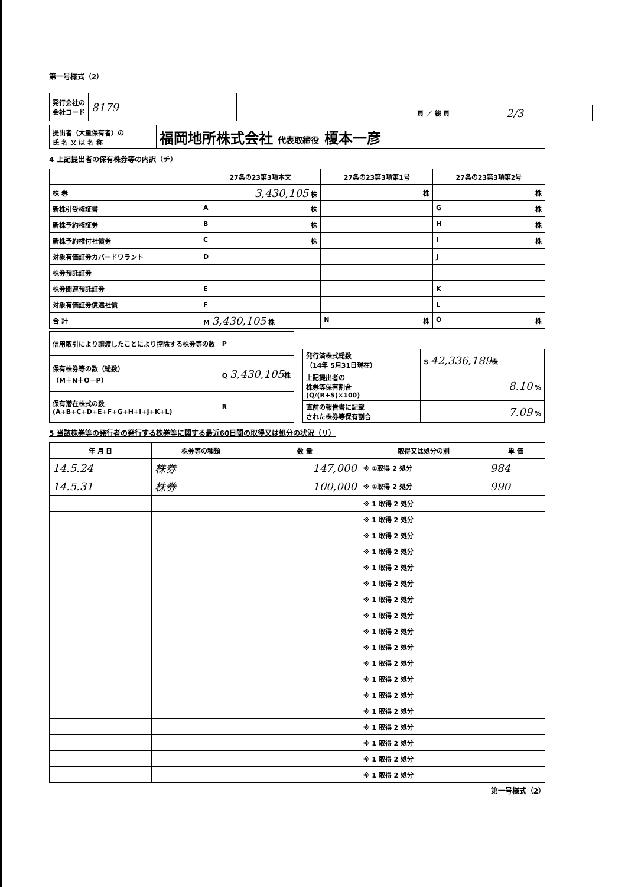第一号様式（2）
| 発行会社の 会社コード | 8179 |
| 頁 ／ 総 頁 | 2/3 |
| 提出者（大量保有者）の 氏 名 又 は 名 称 | 福岡地所株式会社 代表取締役 榎本一彦 |
4 上記提出者の保有株券等の内訳（チ）
| | 27条の23第3項本文 | 27条の23第3項第1号 | 27条の23第3項第2号 |
| --- | --- | --- | --- |
| 株 券 | 3,430,105 株 | 株 | 株 |
| 新株引受権証書 | A 株 | | G 株 |
| 新株予約権証券 | B 株 | | H 株 |
| 新株予約権付社債券 | C 株 | | I 株 |
| 対象有価証券カバードワラント | D | | J |
| 株券預託証券 | | | |
| 株券関連預託証券 | E | | K |
| 対象有価証券償還社債 | F | | L |
| 合 計 | M 3,430,105 株 | N 株 | O 株 |
| 信用取引により譲渡したことにより控除する株券等の数 | P |
| 保有株券等の数（総数） （M＋N＋O－P） | Q 3,430,105 株 |
| 保有潜在株式の数 (A+B+C+D+E+F+G+H+I+J+K+L) | R |
| 発行済株式総数 （14年 5月31日現在） | S 42,336,189 株 |
| 上記提出者の 株券等保有割合 (Q/(R+S)×100) | 8.10 % |
| 直前の報告書に記載 された株券等保有割合 | 7.09 % |
5 当該株券等の発行者の発行する株券等に関する最近60日間の取得又は処分の状況（リ）
| 年 月 日 | 株券等の種類 | 数 量 | 取得又は処分の別 | 単 価 |
| --- | --- | --- | --- | --- |
| 14.5.24 | 株券 | 147,000 | ※ ①取得 2 処分 | 984 |
| 14.5.31 | 株券 | 100,000 | ※ ①取得 2 処分 | 990 |
| | | | ※ 1 取得 2 処分 | |
| | | | ※ 1 取得 2 処分 | |
| | | | ※ 1 取得 2 処分 | |
| | | | ※ 1 取得 2 処分 | |
| | | | ※ 1 取得 2 処分 | |
| | | | ※ 1 取得 2 処分 | |
| | | | ※ 1 取得 2 処分 | |
| | | | ※ 1 取得 2 処分 | |
| | | | ※ 1 取得 2 処分 | |
| | | | ※ 1 取得 2 処分 | |
| | | | ※ 1 取得 2 処分 | |
| | | | ※ 1 取得 2 処分 | |
| | | | ※ 1 取得 2 処分 | |
| | | | ※ 1 取得 2 処分 | |
| | | | ※ 1 取得 2 処分 | |
| | | | ※ 1 取得 2 処分 | |
| | | | ※ 1 取得 2 処分 | |
| | | | ※ 1 取得 2 処分 | |
第一号様式（2）